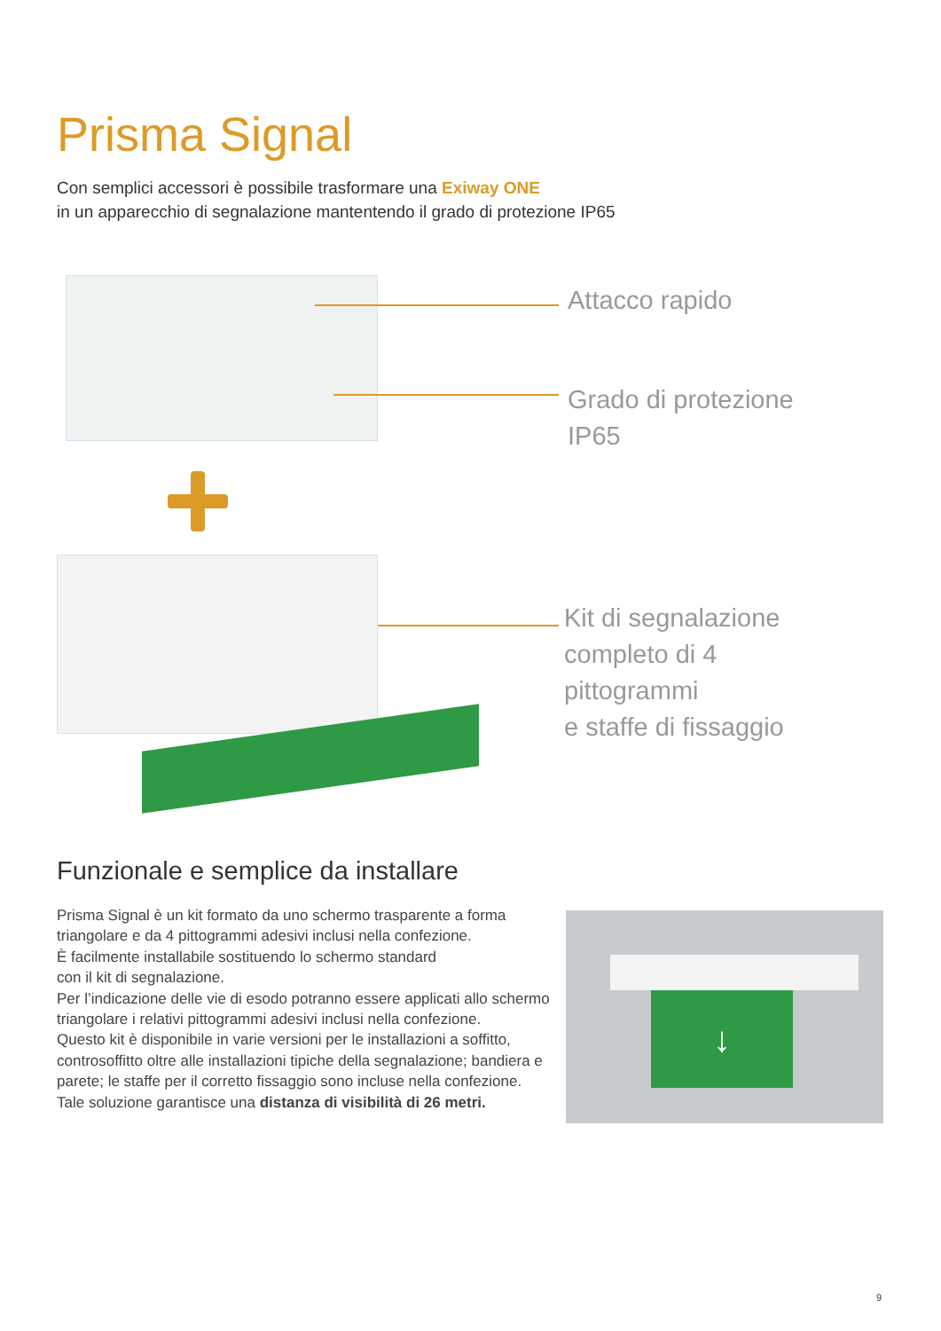Prisma Signal
Con semplici accessori è possibile trasformare una Exiway ONE
in un apparecchio di segnalazione mantentendo il grado di protezione IP65
Attacco rapido
Grado di protezione
IP65
Kit di segnalazione
completo di 4
pittogrammi
e staffe di fissaggio
Funzionale e semplice da installare
Prisma Signal è un kit formato da uno schermo trasparente a forma triangolare e da 4 pittogrammi adesivi inclusi nella confezione.
È facilmente installabile sostituendo lo schermo standard
con il kit di segnalazione.
Per l’indicazione delle vie di esodo potranno essere applicati allo schermo triangolare i relativi pittogrammi adesivi inclusi nella confezione.
Questo kit è disponibile in varie versioni per le installazioni a soffitto, controsoffitto oltre alle installazioni tipiche della segnalazione; bandiera e parete; le staffe per il corretto fissaggio sono incluse nella confezione.
Tale soluzione garantisce una distanza di visibilità di 26 metri.
↓
9